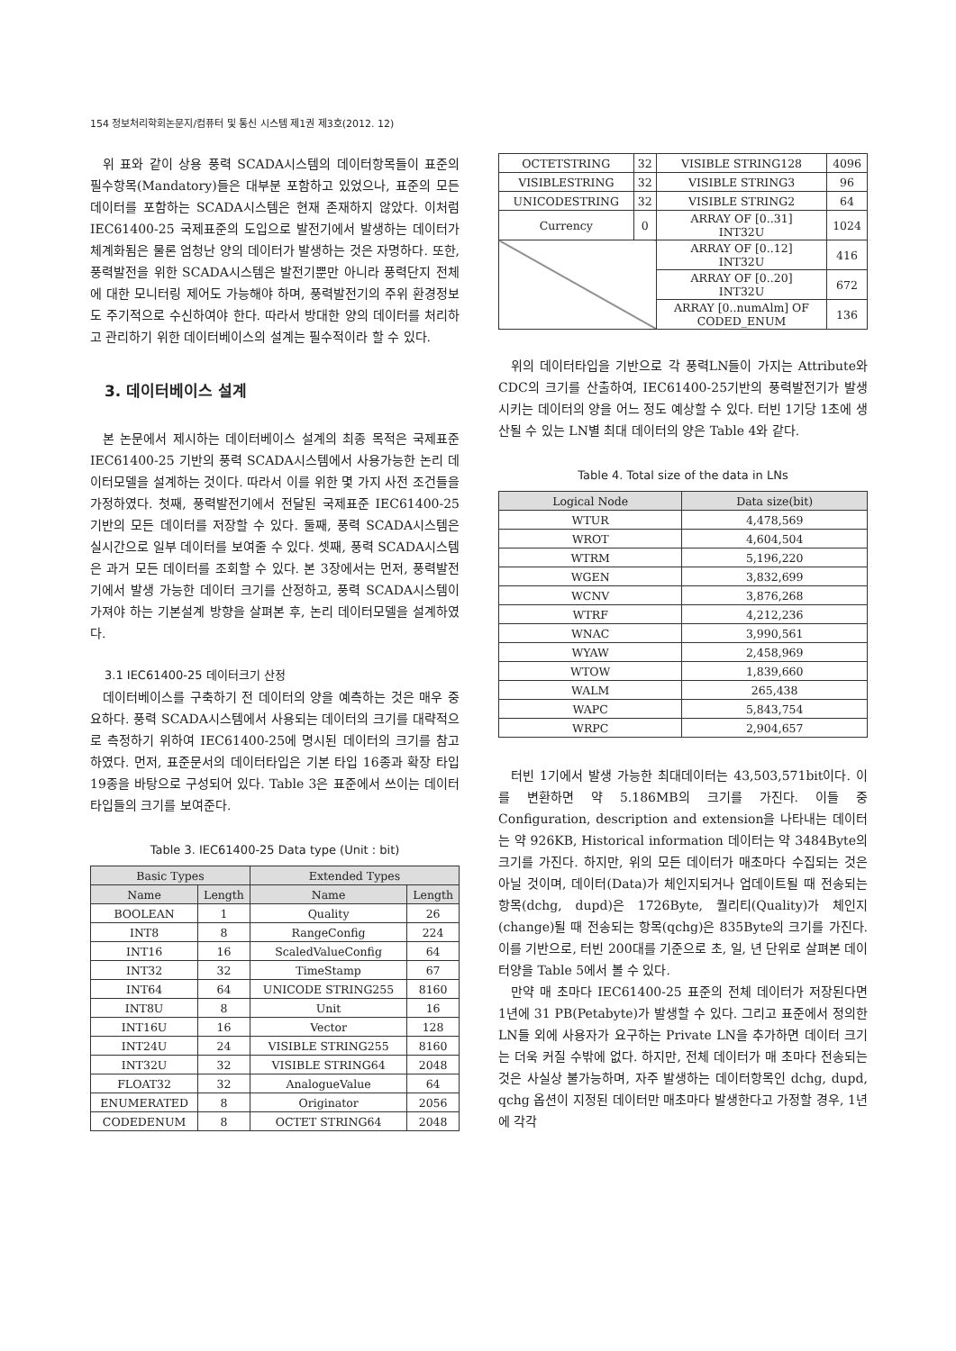154 정보처리학회논문지/컴퓨터 및 통신 시스템 제1권 제3호(2012. 12)
위 표와 같이 상용 풍력 SCADA시스템의 데이터항목들이 표준의 필수항목(Mandatory)들은 대부분 포함하고 있었으나, 표준의 모든 데이터를 포함하는 SCADA시스템은 현재 존재하지 않았다. 이처럼 IEC61400-25 국제표준의 도입으로 발전기에서 발생하는 데이터가 체계화됨은 물론 엄청난 양의 데이터가 발생하는 것은 자명하다. 또한, 풍력발전을 위한 SCADA시스템은 발전기뿐만 아니라 풍력단지 전체에 대한 모니터링 제어도 가능해야 하며, 풍력발전기의 주위 환경정보도 주기적으로 수신하여야 한다. 따라서 방대한 양의 데이터를 처리하고 관리하기 위한 데이터베이스의 설계는 필수적이라 할 수 있다.
3. 데이터베이스 설계
본 논문에서 제시하는 데이터베이스 설계의 최종 목적은 국제표준 IEC61400-25 기반의 풍력 SCADA시스템에서 사용가능한 논리 데이터모델을 설계하는 것이다. 따라서 이를 위한 몇 가지 사전 조건들을 가정하였다. 첫째, 풍력발전기에서 전달된 국제표준 IEC61400-25 기반의 모든 데이터를 저장할 수 있다. 둘째, 풍력 SCADA시스템은 실시간으로 일부 데이터를 보여줄 수 있다. 셋째, 풍력 SCADA시스템은 과거 모든 데이터를 조회할 수 있다. 본 3장에서는 먼저, 풍력발전기에서 발생 가능한 데이터 크기를 산정하고, 풍력 SCADA시스템이 가져야 하는 기본설계 방향을 살펴본 후, 논리 데이터모델을 설계하였다.
3.1 IEC61400-25 데이터크기 산정
데이터베이스를 구축하기 전 데이터의 양을 예측하는 것은 매우 중요하다. 풍력 SCADA시스템에서 사용되는 데이터의 크기를 대략적으로 측정하기 위하여 IEC61400-25에 명시된 데이터의 크기를 참고하였다. 먼저, 표준문서의 데이터타입은 기본 타입 16종과 확장 타입 19종을 바탕으로 구성되어 있다. Table 3은 표준에서 쓰이는 데이터타입들의 크기를 보여준다.
Table 3. IEC61400-25 Data type (Unit : bit)
| Basic Types | | Extended Types | |
| --- | --- | --- | --- |
| Name | Length | Name | Length |
| BOOLEAN | 1 | Quality | 26 |
| INT8 | 8 | RangeConfig | 224 |
| INT16 | 16 | ScaledValueConfig | 64 |
| INT32 | 32 | TimeStamp | 67 |
| INT64 | 64 | UNICODE STRING255 | 8160 |
| INT8U | 8 | Unit | 16 |
| INT16U | 16 | Vector | 128 |
| INT24U | 24 | VISIBLE STRING255 | 8160 |
| INT32U | 32 | VISIBLE STRING64 | 2048 |
| FLOAT32 | 32 | AnalogueValue | 64 |
| ENUMERATED | 8 | Originator | 2056 |
| CODEDENUM | 8 | OCTET STRING64 | 2048 |
| OCTETSTRING | 32 | VISIBLE STRING128 | 4096 |
| VISIBLESTRING | 32 | VISIBLE STRING3 | 96 |
| UNICODESTRING | 32 | VISIBLE STRING2 | 64 |
| Currency | 0 | ARRAY OF [0..31] INT32U | 1024 |
| | | ARRAY OF [0..12] INT32U | 416 |
| | | ARRAY OF [0..20] INT32U | 672 |
| | | ARRAY [0..numAlm] OF CODED_ENUM | 136 |
위의 데이터타입을 기반으로 각 풍력LN들이 가지는 Attribute와 CDC의 크기를 산출하여, IEC61400-25기반의 풍력발전기가 발생시키는 데이터의 양을 어느 정도 예상할 수 있다. 터빈 1기당 1초에 생산될 수 있는 LN별 최대 데이터의 양은 Table 4와 같다.
Table 4. Total size of the data in LNs
| Logical Node | Data size(bit) |
| --- | --- |
| WTUR | 4,478,569 |
| WROT | 4,604,504 |
| WTRM | 5,196,220 |
| WGEN | 3,832,699 |
| WCNV | 3,876,268 |
| WTRF | 4,212,236 |
| WNAC | 3,990,561 |
| WYAW | 2,458,969 |
| WTOW | 1,839,660 |
| WALM | 265,438 |
| WAPC | 5,843,754 |
| WRPC | 2,904,657 |
터빈 1기에서 발생 가능한 최대데이터는 43,503,571bit이다. 이를 변환하면 약 5.186MB의 크기를 가진다. 이들 중 Configuration, description and extension을 나타내는 데이터는 약 926KB, Historical information 데이터는 약 3484Byte의 크기를 가진다. 하지만, 위의 모든 데이터가 매초마다 수집되는 것은 아닐 것이며, 데이터(Data)가 체인지되거나 업데이트될 때 전송되는 항목(dchg, dupd)은 1726Byte, 퀄리티(Quality)가 체인지(change)될 때 전송되는 항목(qchg)은 835Byte의 크기를 가진다. 이를 기반으로, 터빈 200대를 기준으로 초, 일, 년 단위로 살펴본 데이터양을 Table 5에서 볼 수 있다.
만약 매 초마다 IEC61400-25 표준의 전체 데이터가 저장된다면 1년에 31 PB(Petabyte)가 발생할 수 있다. 그리고 표준에서 정의한 LN들 외에 사용자가 요구하는 Private LN을 추가하면 데이터 크기는 더욱 커질 수밖에 없다. 하지만, 전체 데이터가 매 초마다 전송되는 것은 사실상 불가능하며, 자주 발생하는 데이터항목인 dchg, dupd, qchg 옵션이 지정된 데이터만 매초마다 발생한다고 가정할 경우, 1년에 각각